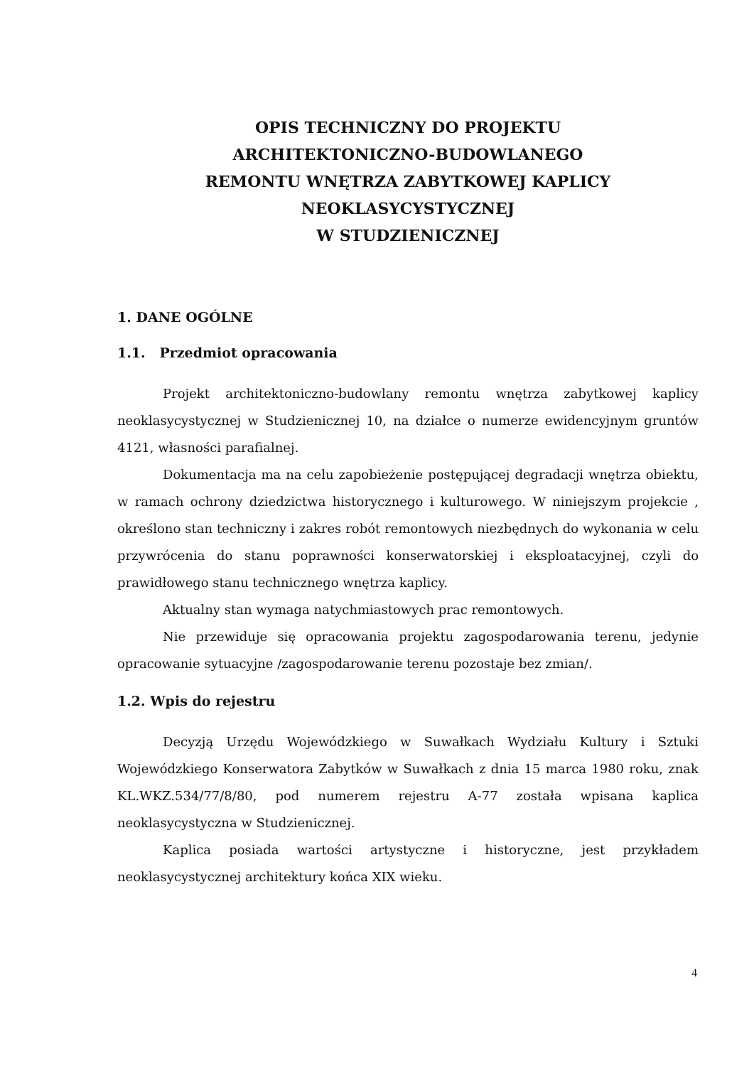OPIS TECHNICZNY DO PROJEKTU
ARCHITEKTONICZNO-BUDOWLANEGO
REMONTU WNĘTRZA ZABYTKOWEJ KAPLICY NEOKLASYCYSTYCZNEJ
W STUDZIENICZNEJ
1. DANE OGÓLNE
1.1. Przedmiot opracowania
Projekt architektoniczno-budowlany remontu wnętrza zabytkowej kaplicy neoklasycystycznej w Studzienicznej 10, na działce o numerze ewidencyjnym gruntów 4121, własności parafialnej.
Dokumentacja ma na celu zapobieżenie postępującej degradacji wnętrza obiektu, w ramach ochrony dziedzictwa historycznego i kulturowego. W niniejszym projekcie , określono stan techniczny i zakres robót remontowych niezbędnych do wykonania w celu przywrócenia do stanu poprawności konserwatorskiej i eksploatacyjnej, czyli do prawidłowego stanu technicznego wnętrza kaplicy.
Aktualny stan wymaga natychmiastowych prac remontowych.
Nie przewiduje się opracowania projektu zagospodarowania terenu, jedynie opracowanie sytuacyjne /zagospodarowanie terenu pozostaje bez zmian/.
1.2. Wpis do rejestru
Decyzją Urzędu Wojewódzkiego w Suwałkach Wydziału Kultury i Sztuki Wojewódzkiego Konserwatora Zabytków w Suwałkach z dnia 15 marca 1980 roku, znak KL.WKZ.534/77/8/80, pod numerem rejestru A-77 została wpisana kaplica neoklasycystyczna w Studzienicznej.
Kaplica posiada wartości artystyczne i historyczne, jest przykładem neoklasycystycznej architektury końca XIX wieku.
4